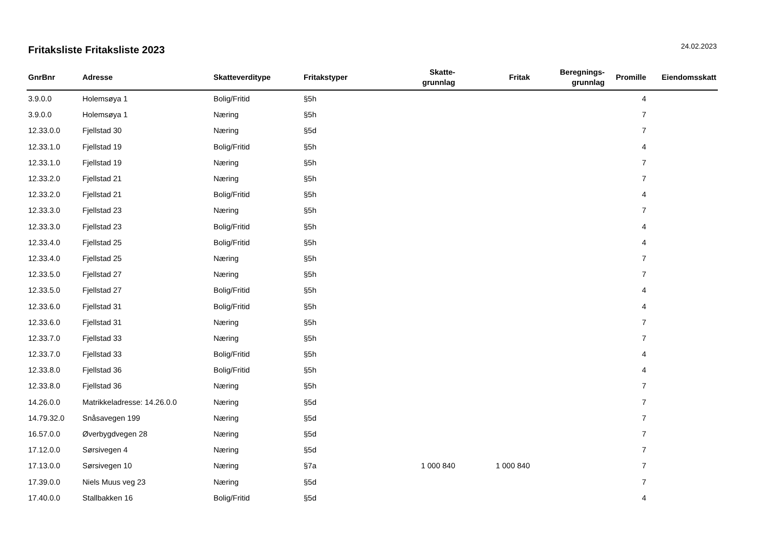Fritaksliste Fritaksliste 2023
24.02.2023
| GnrBnr | Adresse | Skatteverditype | Fritakstyper | Skatte- grunnlag | Fritak | Beregnings- grunnlag | Promille | Eiendomsskatt |
| --- | --- | --- | --- | --- | --- | --- | --- | --- |
| 3.9.0.0 | Holemsøya 1 | Bolig/Fritid | §5h | | | | 4 | |
| 3.9.0.0 | Holemsøya 1 | Næring | §5h | | | | 7 | |
| 12.33.0.0 | Fjellstad 30 | Næring | §5d | | | | 7 | |
| 12.33.1.0 | Fjellstad 19 | Bolig/Fritid | §5h | | | | 4 | |
| 12.33.1.0 | Fjellstad 19 | Næring | §5h | | | | 7 | |
| 12.33.2.0 | Fjellstad 21 | Næring | §5h | | | | 7 | |
| 12.33.2.0 | Fjellstad 21 | Bolig/Fritid | §5h | | | | 4 | |
| 12.33.3.0 | Fjellstad 23 | Næring | §5h | | | | 7 | |
| 12.33.3.0 | Fjellstad 23 | Bolig/Fritid | §5h | | | | 4 | |
| 12.33.4.0 | Fjellstad 25 | Bolig/Fritid | §5h | | | | 4 | |
| 12.33.4.0 | Fjellstad 25 | Næring | §5h | | | | 7 | |
| 12.33.5.0 | Fjellstad 27 | Næring | §5h | | | | 7 | |
| 12.33.5.0 | Fjellstad 27 | Bolig/Fritid | §5h | | | | 4 | |
| 12.33.6.0 | Fjellstad 31 | Bolig/Fritid | §5h | | | | 4 | |
| 12.33.6.0 | Fjellstad 31 | Næring | §5h | | | | 7 | |
| 12.33.7.0 | Fjellstad 33 | Næring | §5h | | | | 7 | |
| 12.33.7.0 | Fjellstad 33 | Bolig/Fritid | §5h | | | | 4 | |
| 12.33.8.0 | Fjellstad 36 | Bolig/Fritid | §5h | | | | 4 | |
| 12.33.8.0 | Fjellstad 36 | Næring | §5h | | | | 7 | |
| 14.26.0.0 | Matrikkeladresse: 14.26.0.0 | Næring | §5d | | | | 7 | |
| 14.79.32.0 | Snåsavegen 199 | Næring | §5d | | | | 7 | |
| 16.57.0.0 | Øverbygdvegen 28 | Næring | §5d | | | | 7 | |
| 17.12.0.0 | Sørsivegen 4 | Næring | §5d | | | | 7 | |
| 17.13.0.0 | Sørsivegen 10 | Næring | §7a | 1 000 840 | 1 000 840 | | 7 | |
| 17.39.0.0 | Niels Muus veg 23 | Næring | §5d | | | | 7 | |
| 17.40.0.0 | Stallbakken 16 | Bolig/Fritid | §5d | | | | 4 | |